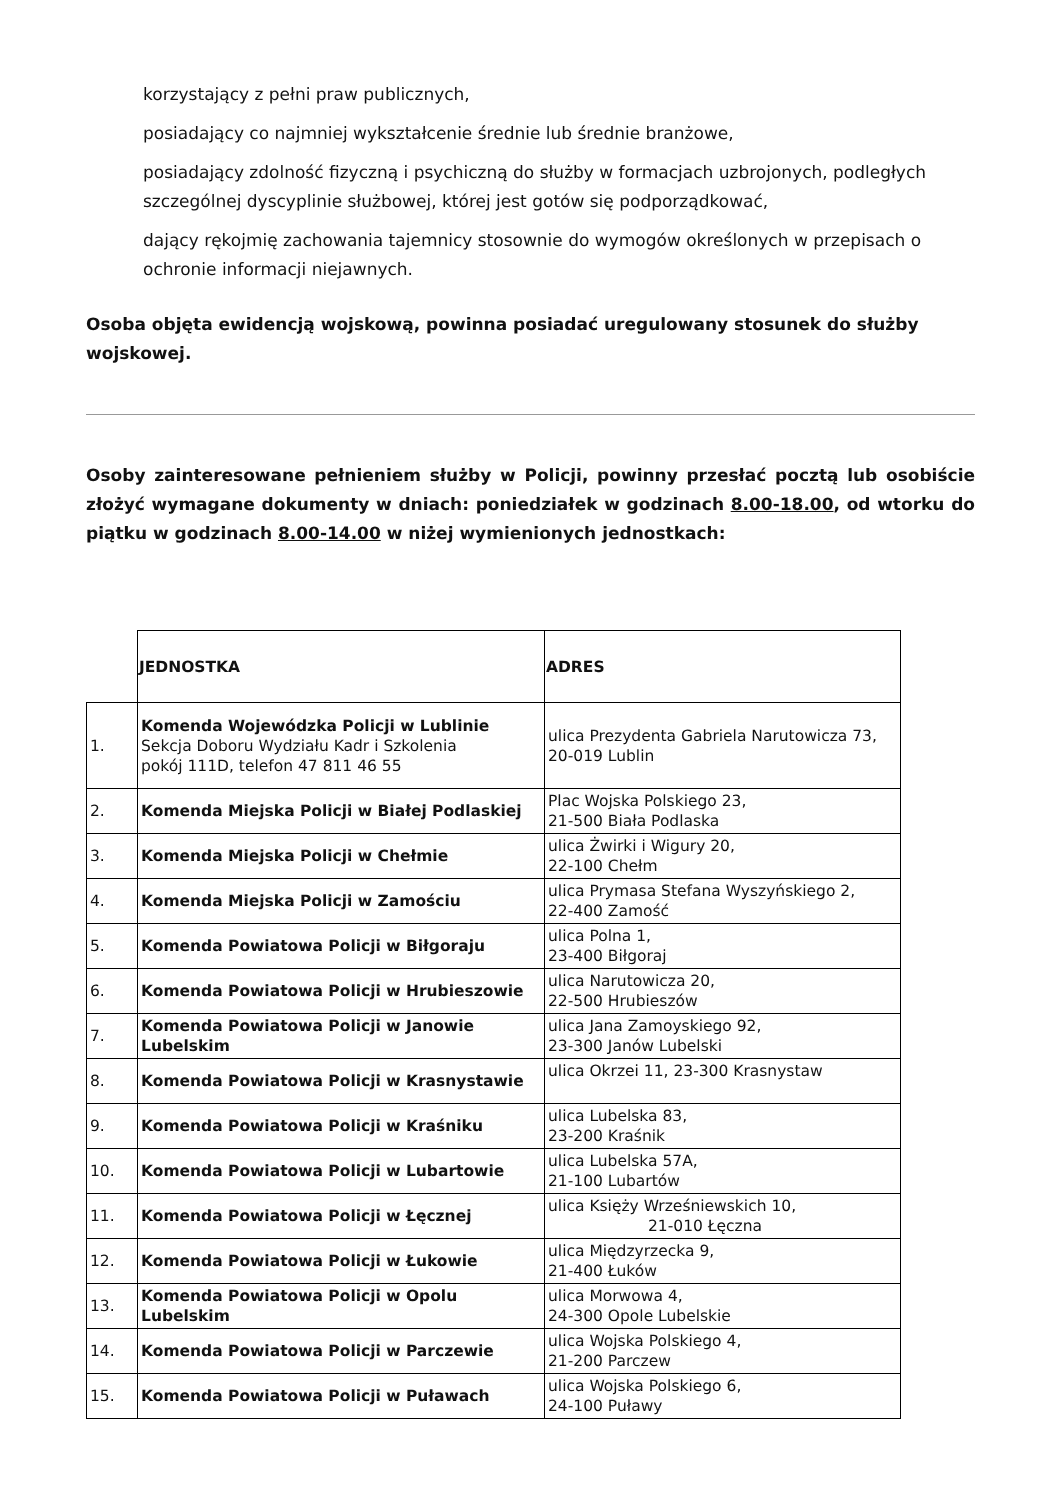korzystający z pełni praw publicznych,
posiadający co najmniej wykształcenie średnie lub średnie branżowe,
posiadający zdolność fizyczną i psychiczną do służby w formacjach uzbrojonych, podległych szczególnej dyscyplinie służbowej, której jest gotów się podporządkować,
dający rękojmię zachowania tajemnicy stosownie do wymogów określonych w przepisach o ochronie informacji niejawnych.
Osoba objęta ewidencją wojskową, powinna posiadać uregulowany stosunek do służby wojskowej.
Osoby zainteresowane pełnieniem służby w Policji, powinny przesłać pocztą lub osobiście złożyć wymagane dokumenty w dniach: poniedziałek w godzinach 8.00-18.00, od wtorku do piątku w godzinach 8.00-14.00 w niżej wymienionych jednostkach:
| | JEDNOSTKA | ADRES |
| --- | --- | --- |
| 1. | Komenda Wojewódzka Policji w Lublinie Sekcja Doboru Wydziału Kadr i Szkolenia pokój 111D, telefon 47 811 46 55 | ulica Prezydenta Gabriela Narutowicza 73, 20-019 Lublin |
| 2. | Komenda Miejska Policji w Białej Podlaskiej | Plac Wojska Polskiego 23, 21-500 Biała Podlaska |
| 3. | Komenda Miejska Policji w Chełmie | ulica Żwirki i Wigury 20, 22-100 Chełm |
| 4. | Komenda Miejska Policji w Zamościu | ulica Prymasa Stefana Wyszyńskiego 2, 22-400 Zamość |
| 5. | Komenda Powiatowa Policji w Biłgoraju | ulica Polna 1, 23-400 Biłgoraj |
| 6. | Komenda Powiatowa Policji w Hrubieszowie | ulica Narutowicza 20, 22-500 Hrubieszów |
| 7. | Komenda Powiatowa Policji w Janowie Lubelskim | ulica Jana Zamoyskiego 92, 23-300 Janów Lubelski |
| 8. | Komenda Powiatowa Policji w Krasnystawie | ulica Okrzei 11, 23-300 Krasnystaw |
| 9. | Komenda Powiatowa Policji w Kraśniku | ulica Lubelska 83, 23-200 Kraśnik |
| 10. | Komenda Powiatowa Policji w Lubartowie | ulica Lubelska 57A, 21-100 Lubartów |
| 11. | Komenda Powiatowa Policji w Łęcznej | ulica Księży Wrześniewskich 10, 21-010 Łęczna |
| 12. | Komenda Powiatowa Policji w Łukowie | ulica Międzyrzecka 9, 21-400 Łuków |
| 13. | Komenda Powiatowa Policji w Opolu Lubelskim | ulica Morwowa 4, 24-300 Opole Lubelskie |
| 14. | Komenda Powiatowa Policji w Parczewie | ulica Wojska Polskiego 4, 21-200 Parczew |
| 15. | Komenda Powiatowa Policji w Puławach | ulica Wojska Polskiego 6, 24-100 Puławy |